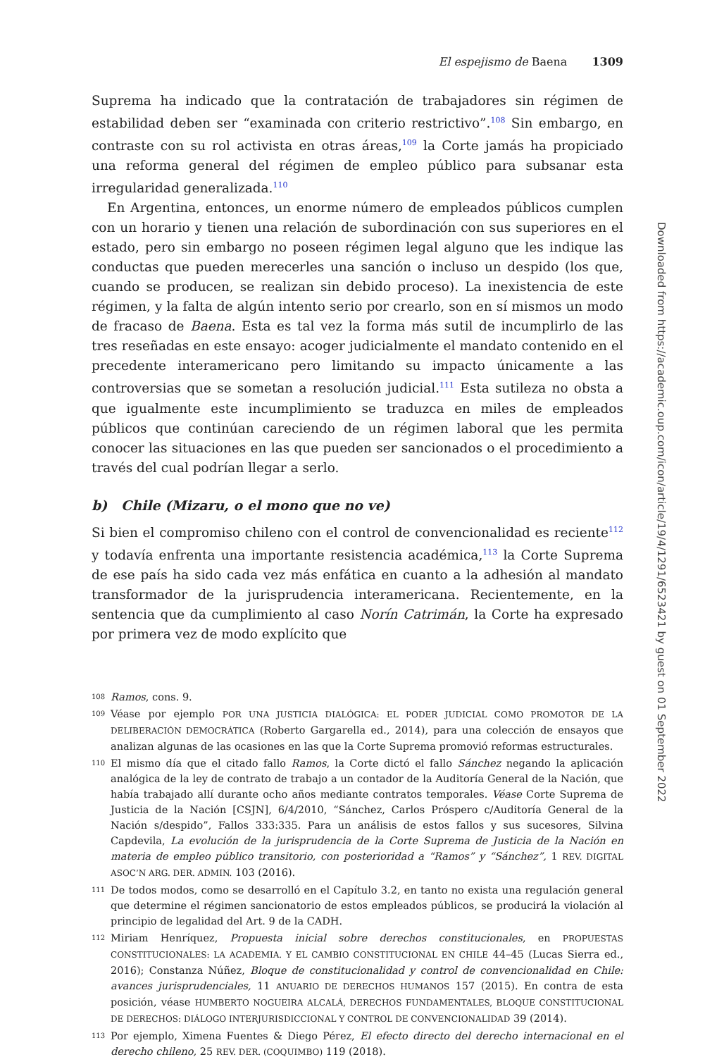El espejismo de Baena 1309
Suprema ha indicado que la contratación de trabajadores sin régimen de estabilidad deben ser “examinada con criterio restrictivo”.<sup>108</sup> Sin embargo, en contraste con su rol activista en otras áreas,<sup>109</sup> la Corte jamás ha propiciado una reforma general del régimen de empleo público para subsanar esta irregularidad generalizada.<sup>110</sup>
En Argentina, entonces, un enorme número de empleados públicos cumplen con un horario y tienen una relación de subordinación con sus superiores en el estado, pero sin embargo no poseen régimen legal alguno que les indique las conductas que pueden merecerles una sanción o incluso un despido (los que, cuando se producen, se realizan sin debido proceso). La inexistencia de este régimen, y la falta de algún intento serio por crearlo, son en sí mismos un modo de fracaso de Baena. Esta es tal vez la forma más sutil de incumplirlo de las tres reseñadas en este ensayo: acoger judicialmente el mandato contenido en el precedente interamericano pero limitando su impacto únicamente a las controversias que se sometan a resolución judicial.<sup>111</sup> Esta sutileza no obsta a que igualmente este incumplimiento se traduzca en miles de empleados públicos que continúan careciendo de un régimen laboral que les permita conocer las situaciones en las que pueden ser sancionados o el procedimiento a través del cual podrían llegar a serlo.
b) Chile (Mizaru, o el mono que no ve)
Si bien el compromiso chileno con el control de convencionalidad es reciente<sup>112</sup> y todavía enfrenta una importante resistencia académica,<sup>113</sup> la Corte Suprema de ese país ha sido cada vez más enfática en cuanto a la adhesión al mandato transformador de la jurisprudencia interamericana. Recientemente, en la sentencia que da cumplimiento al caso Norín Catrimán, la Corte ha expresado por primera vez de modo explícito que
108 Ramos, cons. 9.
109 Véase por ejemplo POR UNA JUSTICIA DIALÓGICA: EL PODER JUDICIAL COMO PROMOTOR DE LA DELIBERACIÓN DEMOCRÁTICA (Roberto Gargarella ed., 2014), para una colección de ensayos que analizan algunas de las ocasiones en las que la Corte Suprema promovió reformas estructurales.
110 El mismo día que el citado fallo Ramos, la Corte dictó el fallo Sánchez negando la aplicación analógica de la ley de contrato de trabajo a un contador de la Auditoría General de la Nación, que había trabajado allí durante ocho años mediante contratos temporales. Véase Corte Suprema de Justicia de la Nación [CSJN], 6/4/2010, “Sánchez, Carlos Próspero c/Auditoría General de la Nación s/despido”, Fallos 333:335. Para un análisis de estos fallos y sus sucesores, Silvina Capdevila, La evolución de la jurisprudencia de la Corte Suprema de Justicia de la Nación en materia de empleo público transitorio, con posterioridad a “Ramos” y “Sánchez”, 1 REV. DIGITAL ASOC’N ARG. DER. ADMIN. 103 (2016).
111 De todos modos, como se desarrolló en el Capítulo 3.2, en tanto no exista una regulación general que determine el régimen sancionatorio de estos empleados públicos, se producirá la violación al principio de legalidad del Art. 9 de la CADH.
112 Miriam Henríquez, Propuesta inicial sobre derechos constitucionales, en PROPUESTAS CONSTITUCIONALES: LA ACADEMIA. Y EL CAMBIO CONSTITUCIONAL EN CHILE 44–45 (Lucas Sierra ed., 2016); Constanza Núñez, Bloque de constitucionalidad y control de convencionalidad en Chile: avances jurisprudenciales, 11 ANUARIO DE DERECHOS HUMANOS 157 (2015). En contra de esta posición, véase HUMBERTO NOGUEIRA ALCALÁ, DERECHOS FUNDAMENTALES, BLOQUE CONSTITUCIONAL DE DERECHOS: DIÁLOGO INTERJURISDICCIONAL Y CONTROL DE CONVENCIONALIDAD 39 (2014).
113 Por ejemplo, Ximena Fuentes & Diego Pérez, El efecto directo del derecho internacional en el derecho chileno, 25 REV. DER. (COQUIMBO) 119 (2018).
Downloaded from https://academic.oup.com/icon/article/19/4/1291/6523421 by guest on 01 September 2022